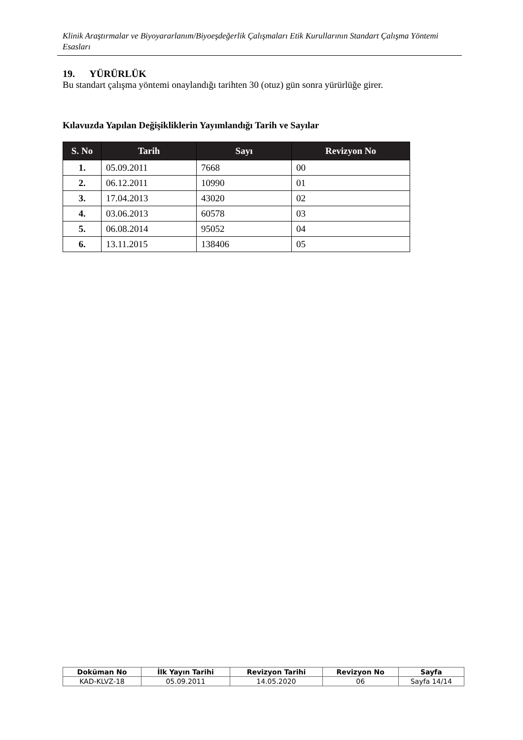Klinik Araştırmalar ve Biyoyararlanım/Biyoeşdeğerlik Çalışmaları Etik Kurullarının Standart Çalışma Yöntemi Esasları
19. YÜRÜRLÜK
Bu standart çalışma yöntemi onaylandığı tarihten 30 (otuz) gün sonra yürürlüğe girer.
Kılavuzda Yapılan Değişikliklerin Yayımlandığı Tarih ve Sayılar
| S. No | Tarih | Sayı | Revizyon No |
| --- | --- | --- | --- |
| 1. | 05.09.2011 | 7668 | 00 |
| 2. | 06.12.2011 | 10990 | 01 |
| 3. | 17.04.2013 | 43020 | 02 |
| 4. | 03.06.2013 | 60578 | 03 |
| 5. | 06.08.2014 | 95052 | 04 |
| 6. | 13.11.2015 | 138406 | 05 |
| Doküman No | İlk Yayın Tarihi | Revizyon Tarihi | Revizyon No | Sayfa |
| --- | --- | --- | --- | --- |
| KAD-KLVZ-18 | 05.09.2011 | 14.05.2020 | 06 | Sayfa 14/14 |